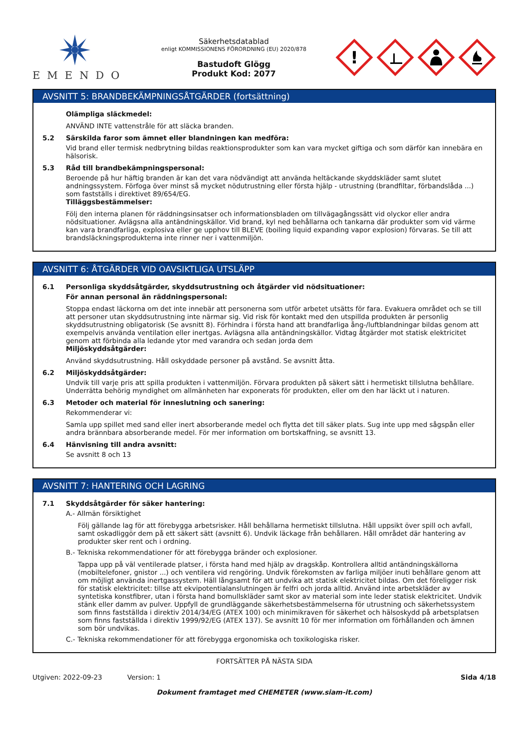EMENDO
Säkerhetsdatablad
enligt KOMMISSIONENS FÖRORDNING (EU) 2020/878
Bastudoft Glögg
Produkt Kod: 2077
!
AVSNITT 5: BRANDBEKÄMPNINGSÅTGÄRDER (fortsättning)
Olämpliga släckmedel:
ANVÄND INTE vattenstråle för att släcka branden.
5.2 Särskilda faror som ämnet eller blandningen kan medföra:
Vid brand eller termisk nedbrytning bildas reaktionsprodukter som kan vara mycket giftiga och som därför kan innebära en hälsorisk.
5.3 Råd till brandbekämpningspersonal:
Beroende på hur häftig branden är kan det vara nödvändigt att använda heltäckande skyddskläder samt slutet andningssystem. Förfoga över minst så mycket nödutrustning eller första hjälp - utrustning (brandfiltar, förbandslåda ...) som fastställs i direktivet 89/654/EG.
Tilläggsbestämmelser:
Följ den interna planen för räddningsinsatser och informationsbladen om tillvägagångssätt vid olyckor eller andra nödsituationer. Avlägsna alla antändningskällor. Vid brand, kyl ned behållarna och tankarna där produkter som vid värme kan vara brandfarliga, explosiva eller ge upphov till BLEVE (boiling liquid expanding vapor explosion) förvaras. Se till att brandsläckningsprodukterna inte rinner ner i vattenmiljön.
AVSNITT 6: ÅTGÄRDER VID OAVSIKTLIGA UTSLÄPP
6.1 Personliga skyddsåtgärder, skyddsutrustning och åtgärder vid nödsituationer:
För annan personal än räddningspersonal:
Stoppa endast läckorna om det inte innebär att personerna som utför arbetet utsätts för fara. Evakuera området och se till att personer utan skyddsutrustning inte närmar sig. Vid risk för kontakt med den utspillda produkten är personlig skyddsutrustning obligatorisk (Se avsnitt 8). Förhindra i första hand att brandfarliga ång-/luftblandningar bildas genom att exempelvis använda ventilation eller inertgas. Avlägsna alla antändningskällor. Vidtag åtgärder mot statisk elektricitet genom att förbinda alla ledande ytor med varandra och sedan jorda dem
Miljöskyddsåtgärder:
Använd skyddsutrustning. Håll oskyddade personer på avstånd. Se avsnitt åtta.
6.2 Miljöskyddsåtgärder:
Undvik till varje pris att spilla produkten i vattenmiljön. Förvara produkten på säkert sätt i hermetiskt tillslutna behållare. Underrätta behörig myndighet om allmänheten har exponerats för produkten, eller om den har läckt ut i naturen.
6.3 Metoder och material för inneslutning och sanering:
Rekommenderar vi:
Samla upp spillet med sand eller inert absorberande medel och flytta det till säker plats. Sug inte upp med sågspån eller andra brännbara absorberande medel. För mer information om bortskaffning, se avsnitt 13.
6.4 Hänvisning till andra avsnitt:
Se avsnitt 8 och 13
AVSNITT 7: HANTERING OCH LAGRING
7.1 Skyddsåtgärder för säker hantering:
A.- Allmän försiktighet
Följ gällande lag för att förebygga arbetsrisker. Håll behållarna hermetiskt tillslutna. Håll uppsikt över spill och avfall, samt oskadliggör dem på ett säkert sätt (avsnitt 6). Undvik läckage från behållaren. Håll området där hantering av produkter sker rent och i ordning.
B.- Tekniska rekommendationer för att förebygga bränder och explosioner.
Tappa upp på väl ventilerade platser, i första hand med hjälp av dragskåp. Kontrollera alltid antändningskällorna (mobiltelefoner, gnistor ...) och ventilera vid rengöring. Undvik förekomsten av farliga miljöer inuti behållare genom att om möjligt använda inertgassystem. Häll långsamt för att undvika att statisk elektricitet bildas. Om det föreligger risk för statisk elektricitet: tillse att ekvipotentialanslutningen är felfri och jorda alltid. Använd inte arbetskläder av syntetiska konstfibrer, utan i första hand bomullskläder samt skor av material som inte leder statisk elektricitet. Undvik stänk eller damm av pulver. Uppfyll de grundläggande säkerhetsbestämmelserna för utrustning och säkerhetssystem som finns fastställda i direktiv 2014/34/EG (ATEX 100) och minimikraven för säkerhet och hälsoskydd på arbetsplatsen som finns fastställda i direktiv 1999/92/EG (ATEX 137). Se avsnitt 10 för mer information om förhållanden och ämnen som bör undvikas.
C.- Tekniska rekommendationer för att förebygga ergonomiska och toxikologiska risker.
FORTSÄTTER PÅ NÄSTA SIDA
Utgiven: 2022-09-23 Version: 1 Sida 4/18
Dokument framtaget med CHEMETER (www.siam-it.com)